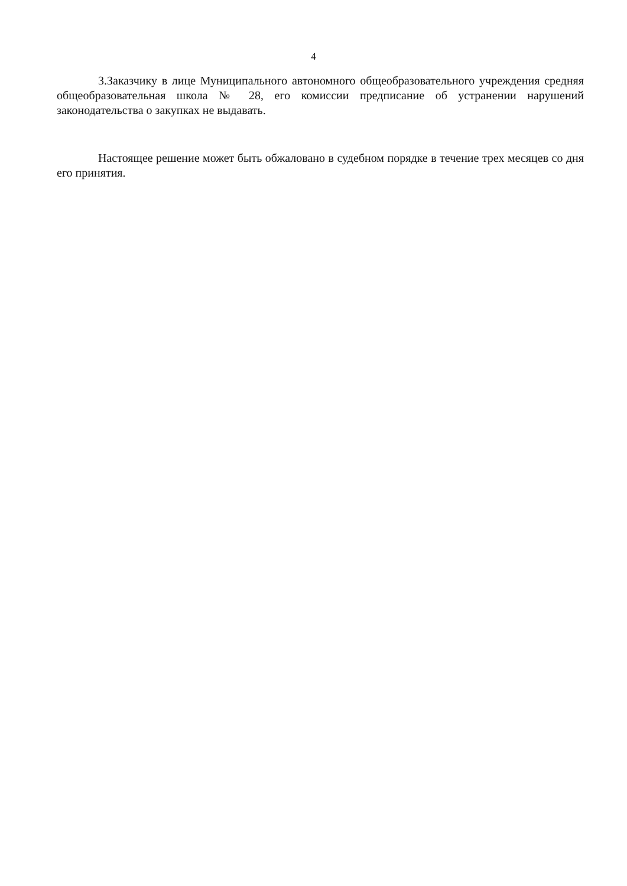4
3.Заказчику в лице Муниципального автономного общеобразовательного учреждения средняя общеобразовательная школа № 28, его комиссии предписание об устранении нарушений законодательства о закупках не выдавать.
Настоящее решение может быть обжаловано в судебном порядке в течение трех месяцев со дня его принятия.